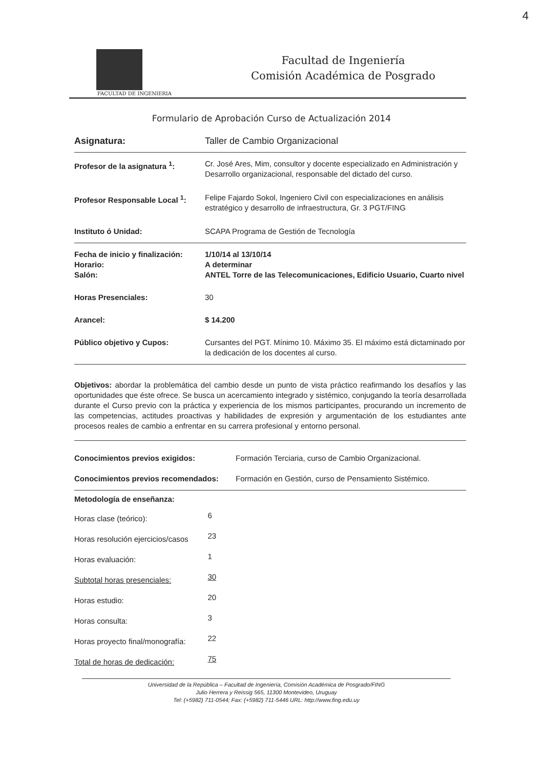4
Facultad de Ingeniería
Comisión Académica de Posgrado
FACULTAD DE INGENIERIA
Formulario de Aprobación Curso de Actualización 2014
| Asignatura: | Taller de Cambio Organizacional |
| Profesor de la asignatura <sup>1</sup>: | Cr. José Ares, Mim, consultor y docente especializado en Administración y Desarrollo organizacional, responsable del dictado del curso. |
| Profesor Responsable Local <sup>1</sup>: | Felipe Fajardo Sokol, Ingeniero Civil con especializaciones en análisis estratégico y desarrollo de infraestructura, Gr. 3 PGT/FING |
| Instituto ó Unidad: | SCAPA Programa de Gestión de Tecnología |
| Fecha de inicio y finalización: Horario: Salón: | 1/10/14 al 13/10/14 A determinar ANTEL Torre de las Telecomunicaciones, Edificio Usuario, Cuarto nivel |
| Horas Presenciales: | 30 |
| Arancel: | $ 14.200 |
| Público objetivo y Cupos: | Cursantes del PGT. Mínimo 10. Máximo 35. El máximo está dictaminado por la dedicación de los docentes al curso. |
Objetivos: abordar la problemática del cambio desde un punto de vista práctico reafirmando los desafíos y las oportunidades que éste ofrece. Se busca un acercamiento integrado y sistémico, conjugando la teoría desarrollada durante el Curso previo con la práctica y experiencia de los mismos participantes, procurando un incremento de las competencias, actitudes proactivas y habilidades de expresión y argumentación de los estudiantes ante procesos reales de cambio a enfrentar en su carrera profesional y entorno personal.
| Conocimientos previos exigidos: | Formación Terciaria, curso de Cambio Organizacional. |
| Conocimientos previos recomendados: | Formación en Gestión, curso de Pensamiento Sistémico. |
Metodología de enseñanza:
| Horas clase (teórico): | 6 |
| Horas resolución ejercicios/casos | 23 |
| Horas evaluación: | 1 |
| Subtotal horas presenciales: | 30 |
| Horas estudio: | 20 |
| Horas consulta: | 3 |
| Horas proyecto final/monografía: | 22 |
| Total de horas de dedicación: | 75 |
Universidad de la República – Facultad de Ingeniería, Comisión Académica de Posgrado/FING
Julio Herrera y Reissig 565, 11300 Montevideo, Uruguay
Tel: (+5982) 711-0544; Fax: (+5982) 711-5446 URL: http://www.fing.edu.uy